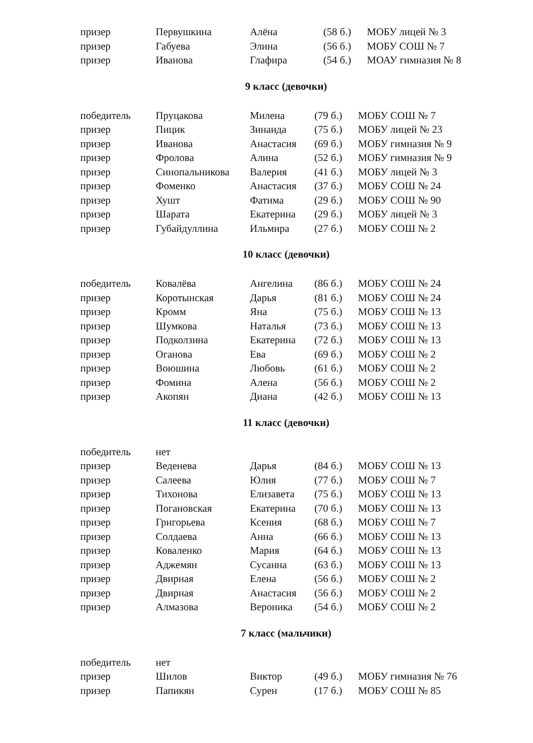| призер | Первушкина | Алёна | (58 б.) | МОБУ лицей № 3 |
| призер | Габуева | Элина | (56 б.) | МОБУ СОШ № 7 |
| призер | Иванова | Глафира | (54 б.) | МОАУ гимназия № 8 |
9 класс (девочки)
| победитель | Пруцакова | Милена | (79 б.) | МОБУ СОШ № 7 |
| призер | Пицик | Зинаида | (75 б.) | МОБУ лицей № 23 |
| призер | Иванова | Анастасия | (69 б.) | МОБУ гимназия № 9 |
| призер | Фролова | Алина | (52 б.) | МОБУ гимназия № 9 |
| призер | Синопальникова | Валерия | (41 б.) | МОБУ лицей № 3 |
| призер | Фоменко | Анастасия | (37 б.) | МОБУ СОШ № 24 |
| призер | Хушт | Фатима | (29 б.) | МОБУ СОШ № 90 |
| призер | Шарата | Екатерина | (29 б.) | МОБУ лицей № 3 |
| призер | Губайдуллина | Ильмира | (27 б.) | МОБУ СОШ № 2 |
10 класс (девочки)
| победитель | Ковалёва | Ангелина | (86 б.) | МОБУ СОШ № 24 |
| призер | Коротынская | Дарья | (81 б.) | МОБУ СОШ № 24 |
| призер | Кромм | Яна | (75 б.) | МОБУ СОШ № 13 |
| призер | Шумкова | Наталья | (73 б.) | МОБУ СОШ № 13 |
| призер | Подколзина | Екатерина | (72 б.) | МОБУ СОШ № 13 |
| призер | Оганова | Ева | (69 б.) | МОБУ СОШ № 2 |
| призер | Воюшина | Любовь | (61 б.) | МОБУ СОШ № 2 |
| призер | Фомина | Алена | (56 б.) | МОБУ СОШ № 2 |
| призер | Акопян | Диана | (42 б.) | МОБУ СОШ № 13 |
11 класс (девочки)
| победитель | нет | | | |
| призер | Веденева | Дарья | (84 б.) | МОБУ СОШ № 13 |
| призер | Салеева | Юлия | (77 б.) | МОБУ СОШ № 7 |
| призер | Тихонова | Елизавета | (75 б.) | МОБУ СОШ № 13 |
| призер | Погановская | Екатерина | (70 б.) | МОБУ СОШ № 13 |
| призер | Григорьева | Ксения | (68 б.) | МОБУ СОШ № 7 |
| призер | Солдаева | Анна | (66 б.) | МОБУ СОШ № 13 |
| призер | Коваленко | Мария | (64 б.) | МОБУ СОШ № 13 |
| призер | Аджемян | Сусанна | (63 б.) | МОБУ СОШ № 13 |
| призер | Двирная | Елена | (56 б.) | МОБУ СОШ № 2 |
| призер | Двирная | Анастасия | (56 б.) | МОБУ СОШ № 2 |
| призер | Алмазова | Вероника | (54 б.) | МОБУ СОШ № 2 |
7 класс (мальчики)
| победитель | нет | | | |
| призер | Шилов | Виктор | (49 б.) | МОБУ гимназия № 76 |
| призер | Папикян | Сурен | (17 б.) | МОБУ СОШ № 85 |